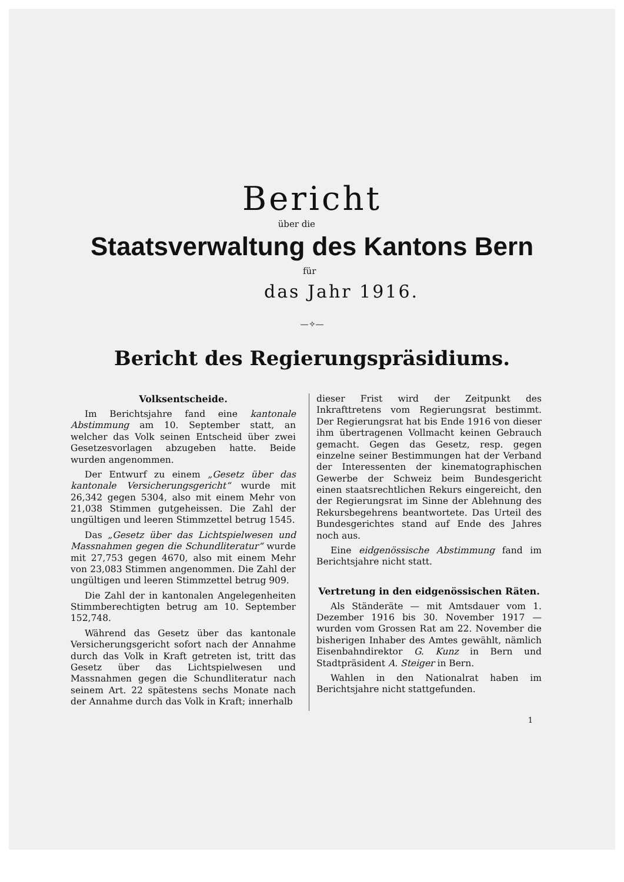Bericht
über die
Staatsverwaltung des Kantons Bern
für
das Jahr 1916.
—✧—
Bericht des Regierungspräsidiums.
Volksentscheide.
Im Berichtsjahre fand eine kantonale Abstimmung am 10. September statt, an welcher das Volk seinen Entscheid über zwei Gesetzesvorlagen abzugeben hatte. Beide wurden angenommen.
Der Entwurf zu einem „Gesetz über das kantonale Versicherungsgericht“ wurde mit 26,342 gegen 5304, also mit einem Mehr von 21,038 Stimmen gutgeheissen. Die Zahl der ungültigen und leeren Stimmzettel betrug 1545.
Das „Gesetz über das Lichtspielwesen und Massnahmen gegen die Schundliteratur“ wurde mit 27,753 gegen 4670, also mit einem Mehr von 23,083 Stimmen angenommen. Die Zahl der ungültigen und leeren Stimmzettel betrug 909.
Die Zahl der in kantonalen Angelegenheiten Stimmberechtigten betrug am 10. September 152,748.
Während das Gesetz über das kantonale Versicherungsgericht sofort nach der Annahme durch das Volk in Kraft getreten ist, tritt das Gesetz über das Lichtspielwesen und Massnahmen gegen die Schundliteratur nach seinem Art. 22 spätestens sechs Monate nach der Annahme durch das Volk in Kraft; innerhalb
dieser Frist wird der Zeitpunkt des Inkrafttretens vom Regierungsrat bestimmt. Der Regierungsrat hat bis Ende 1916 von dieser ihm übertragenen Vollmacht keinen Gebrauch gemacht. Gegen das Gesetz, resp. gegen einzelne seiner Bestimmungen hat der Verband der Interessenten der kinematographischen Gewerbe der Schweiz beim Bundesgericht einen staatsrechtlichen Rekurs eingereicht, den der Regierungsrat im Sinne der Ablehnung des Rekursbegehrens beantwortete. Das Urteil des Bundesgerichtes stand auf Ende des Jahres noch aus.
Eine eidgenössische Abstimmung fand im Berichtsjahre nicht statt.
Vertretung in den eidgenössischen Räten.
Als Ständeräte — mit Amtsdauer vom 1. Dezember 1916 bis 30. November 1917 — wurden vom Grossen Rat am 22. November die bisherigen Inhaber des Amtes gewählt, nämlich Eisenbahndirektor G. Kunz in Bern und Stadtpräsident A. Steiger in Bern.
Wahlen in den Nationalrat haben im Berichtsjahre nicht stattgefunden.
1